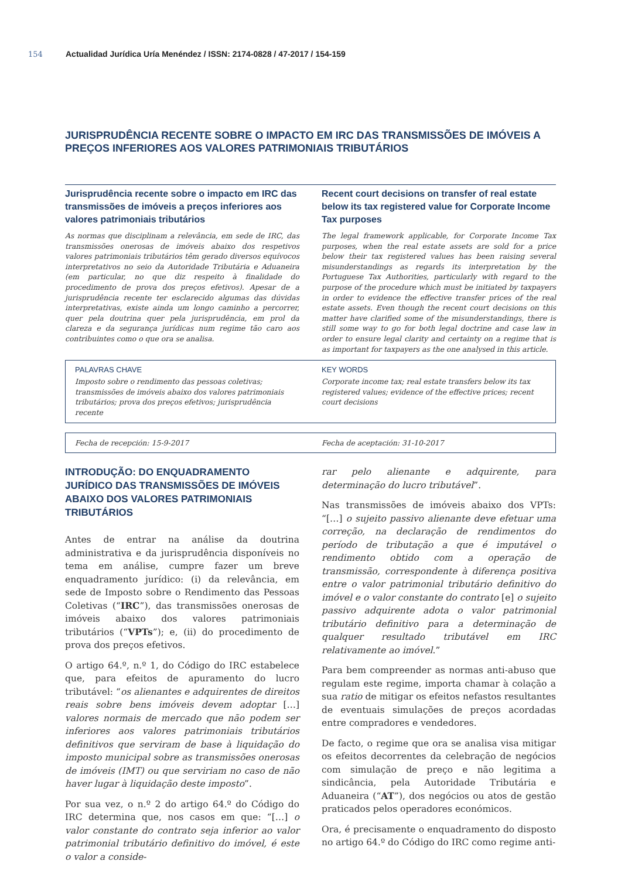154 Actualidad Jurídica Uría Menéndez / ISSN: 2174-0828 / 47-2017 / 154-159
JURISPRUDÊNCIA RECENTE SOBRE O IMPACTO EM IRC DAS TRANSMISSÕES DE IMÓVEIS A PREÇOS INFERIORES AOS VALORES PATRIMONIAIS TRIBUTÁRIOS
Jurisprudência recente sobre o impacto em IRC das transmissões de imóveis a preços inferiores aos valores patrimoniais tributários
As normas que disciplinam a relevância, em sede de IRC, das transmissões onerosas de imóveis abaixo dos respetivos valores patrimoniais tributários têm gerado diversos equívocos interpretativos no seio da Autoridade Tributária e Aduaneira (em particular, no que diz respeito à finalidade do procedimento de prova dos preços efetivos). Apesar de a jurisprudência recente ter esclarecido algumas das dúvidas interpretativas, existe ainda um longo caminho a percorrer, quer pela doutrina quer pela jurisprudência, em prol da clareza e da segurança jurídicas num regime tão caro aos contribuintes como o que ora se analisa.
Recent court decisions on transfer of real estate below its tax registered value for Corporate Income Tax purposes
The legal framework applicable, for Corporate Income Tax purposes, when the real estate assets are sold for a price below their tax registered values has been raising several misunderstandings as regards its interpretation by the Portuguese Tax Authorities, particularly with regard to the purpose of the procedure which must be initiated by taxpayers in order to evidence the effective transfer prices of the real estate assets. Even though the recent court decisions on this matter have clarified some of the misunderstandings, there is still some way to go for both legal doctrine and case law in order to ensure legal clarity and certainty on a regime that is as important for taxpayers as the one analysed in this article.
PALAVRAS CHAVE
Imposto sobre o rendimento das pessoas coletivas; transmissões de imóveis abaixo dos valores patrimoniais tributários; prova dos preços efetivos; jurisprudência recente
KEY WORDS
Corporate income tax; real estate transfers below its tax registered values; evidence of the effective prices; recent court decisions
Fecha de recepción: 15-9-2017 Fecha de aceptación: 31-10-2017
INTRODUÇÃO: DO ENQUADRAMENTO JURÍDICO DAS TRANSMISSÕES DE IMÓVEIS ABAIXO DOS VALORES PATRIMONIAIS TRIBUTÁRIOS
Antes de entrar na análise da doutrina administrativa e da jurisprudência disponíveis no tema em análise, cumpre fazer um breve enquadramento jurídico: (i) da relevância, em sede de Imposto sobre o Rendimento das Pessoas Coletivas (“IRC”), das transmissões onerosas de imóveis abaixo dos valores patrimoniais tributários (“VPTs”); e, (ii) do procedimento de prova dos preços efetivos.
O artigo 64.º, n.º 1, do Código do IRC estabelece que, para efeitos de apuramento do lucro tributável: “os alienantes e adquirentes de direitos reais sobre bens imóveis devem adoptar […] valores normais de mercado que não podem ser inferiores aos valores patrimoniais tributários definitivos que serviram de base à liquidação do imposto municipal sobre as transmissões onerosas de imóveis (IMT) ou que serviriam no caso de não haver lugar à liquidação deste imposto”.
Por sua vez, o n.º 2 do artigo 64.º do Código do IRC determina que, nos casos em que: “[…] o valor constante do contrato seja inferior ao valor patrimonial tributário definitivo do imóvel, é este o valor a conside-
rar pelo alienante e adquirente, para determinação do lucro tributável”.
Nas transmissões de imóveis abaixo dos VPTs: “[…] o sujeito passivo alienante deve efetuar uma correção, na declaração de rendimentos do período de tributação a que é imputável o rendimento obtido com a operação de transmissão, correspondente à diferença positiva entre o valor patrimonial tributário definitivo do imóvel e o valor constante do contrato [e] o sujeito passivo adquirente adota o valor patrimonial tributário definitivo para a determinação de qualquer resultado tributável em IRC relativamente ao imóvel.”
Para bem compreender as normas anti-abuso que regulam este regime, importa chamar à colação a sua ratio de mitigar os efeitos nefastos resultantes de eventuais simulações de preços acordadas entre compradores e vendedores.
De facto, o regime que ora se analisa visa mitigar os efeitos decorrentes da celebração de negócios com simulação de preço e não legitima a sindicância, pela Autoridade Tributária e Aduaneira (“AT”), dos negócios ou atos de gestão praticados pelos operadores económicos.
Ora, é precisamente o enquadramento do disposto no artigo 64.º do Código do IRC como regime anti-